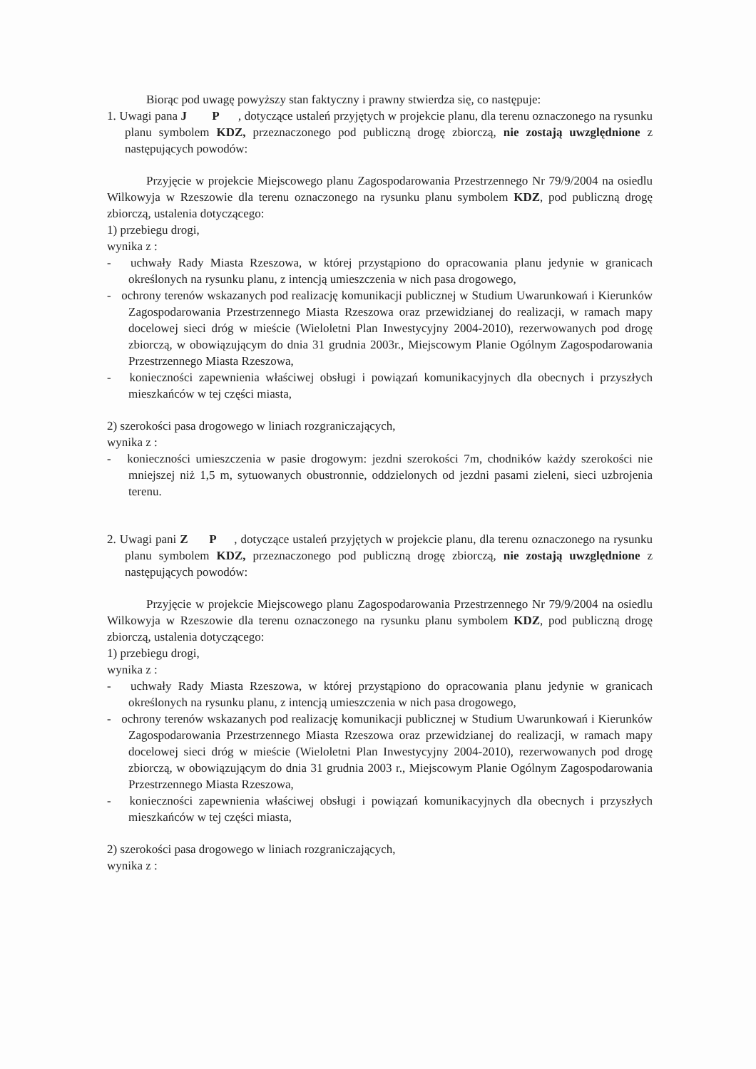Biorąc pod uwagę powyższy stan faktyczny i prawny stwierdza się, co następuje:
1. Uwagi pana J P , dotyczące ustaleń przyjętych w projekcie planu, dla terenu oznaczonego na rysunku planu symbolem KDZ, przeznaczonego pod publiczną drogę zbiorczą, nie zostają uwzględnione z następujących powodów:
Przyjęcie w projekcie Miejscowego planu Zagospodarowania Przestrzennego Nr 79/9/2004 na osiedlu Wilkowyja w Rzeszowie dla terenu oznaczonego na rysunku planu symbolem KDZ, pod publiczną drogę zbiorczą, ustalenia dotyczącego:
1) przebiegu drogi,
wynika z :
- uchwały Rady Miasta Rzeszowa, w której przystąpiono do opracowania planu jedynie w granicach określonych na rysunku planu, z intencją umieszczenia w nich pasa drogowego,
- ochrony terenów wskazanych pod realizację komunikacji publicznej w Studium Uwarunkowań i Kierunków Zagospodarowania Przestrzennego Miasta Rzeszowa oraz przewidzianej do realizacji, w ramach mapy docelowej sieci dróg w mieście (Wieloletni Plan Inwestycyjny 2004-2010), rezerwowanych pod drogę zbiorczą, w obowiązującym do dnia 31 grudnia 2003r., Miejscowym Planie Ogólnym Zagospodarowania Przestrzennego Miasta Rzeszowa,
- konieczności zapewnienia właściwej obsługi i powiązań komunikacyjnych dla obecnych i przyszłych mieszkańców w tej części miasta,
2) szerokości pasa drogowego w liniach rozgraniczających,
wynika z :
- konieczności umieszczenia w pasie drogowym: jezdni szerokości 7m, chodników każdy szerokości nie mniejszej niż 1,5 m, sytuowanych obustronnie, oddzielonych od jezdni pasami zieleni, sieci uzbrojenia terenu.
2. Uwagi pani Z P , dotyczące ustaleń przyjętych w projekcie planu, dla terenu oznaczonego na rysunku planu symbolem KDZ, przeznaczonego pod publiczną drogę zbiorczą, nie zostają uwzględnione z następujących powodów:
Przyjęcie w projekcie Miejscowego planu Zagospodarowania Przestrzennego Nr 79/9/2004 na osiedlu Wilkowyja w Rzeszowie dla terenu oznaczonego na rysunku planu symbolem KDZ, pod publiczną drogę zbiorczą, ustalenia dotyczącego:
1) przebiegu drogi,
wynika z :
- uchwały Rady Miasta Rzeszowa, w której przystąpiono do opracowania planu jedynie w granicach określonych na rysunku planu, z intencją umieszczenia w nich pasa drogowego,
- ochrony terenów wskazanych pod realizację komunikacji publicznej w Studium Uwarunkowań i Kierunków Zagospodarowania Przestrzennego Miasta Rzeszowa oraz przewidzianej do realizacji, w ramach mapy docelowej sieci dróg w mieście (Wieloletni Plan Inwestycyjny 2004-2010), rezerwowanych pod drogę zbiorczą, w obowiązującym do dnia 31 grudnia 2003 r., Miejscowym Planie Ogólnym Zagospodarowania Przestrzennego Miasta Rzeszowa,
- konieczności zapewnienia właściwej obsługi i powiązań komunikacyjnych dla obecnych i przyszłych mieszkańców w tej części miasta,
2) szerokości pasa drogowego w liniach rozgraniczających,
wynika z :